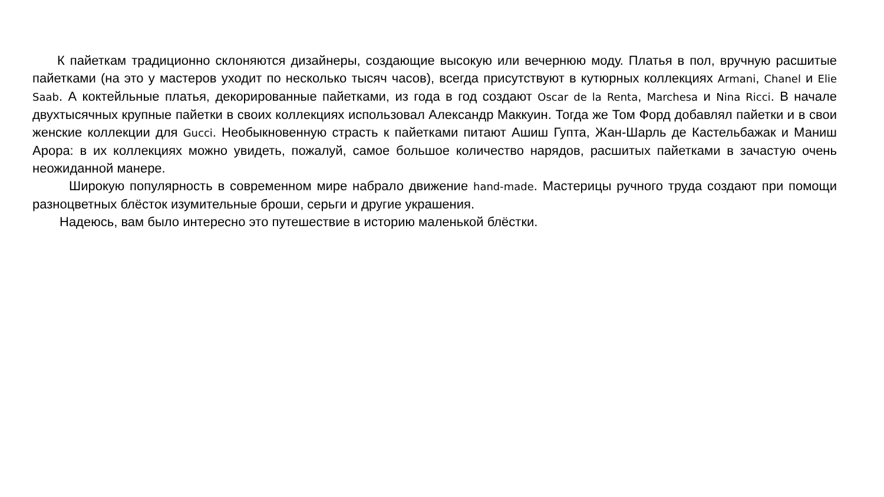К пайеткам традиционно склоняются дизайнеры, создающие высокую или вечернюю моду. Платья в пол, вручную расшитые пайетками (на это у мастеров уходит по несколько тысяч часов), всегда присутствуют в кутюрных коллекциях Armani, Chanel и Elie Saab. А коктейльные платья, декорированные пайетками, из года в год создают Oscar de la Renta, Marchesa и Nina Ricci. В начале двухтысячных крупные пайетки в своих коллекциях использовал Александр Маккуин. Тогда же Том Форд добавлял пайетки и в свои женские коллекции для Gucci. Необыкновенную страсть к пайетками питают Ашиш Гупта, Жан-Шарль де Кастельбажак и Маниш Арора: в их коллекциях можно увидеть, пожалуй, самое большое количество нарядов, расшитых пайетками в зачастую очень неожиданной манере.
Широкую популярность в современном мире набрало движение hand-made. Мастерицы ручного труда создают при помощи разноцветных блёсток изумительные броши, серьги и другие украшения.
Надеюсь, вам было интересно это путешествие в историю маленькой блёстки.